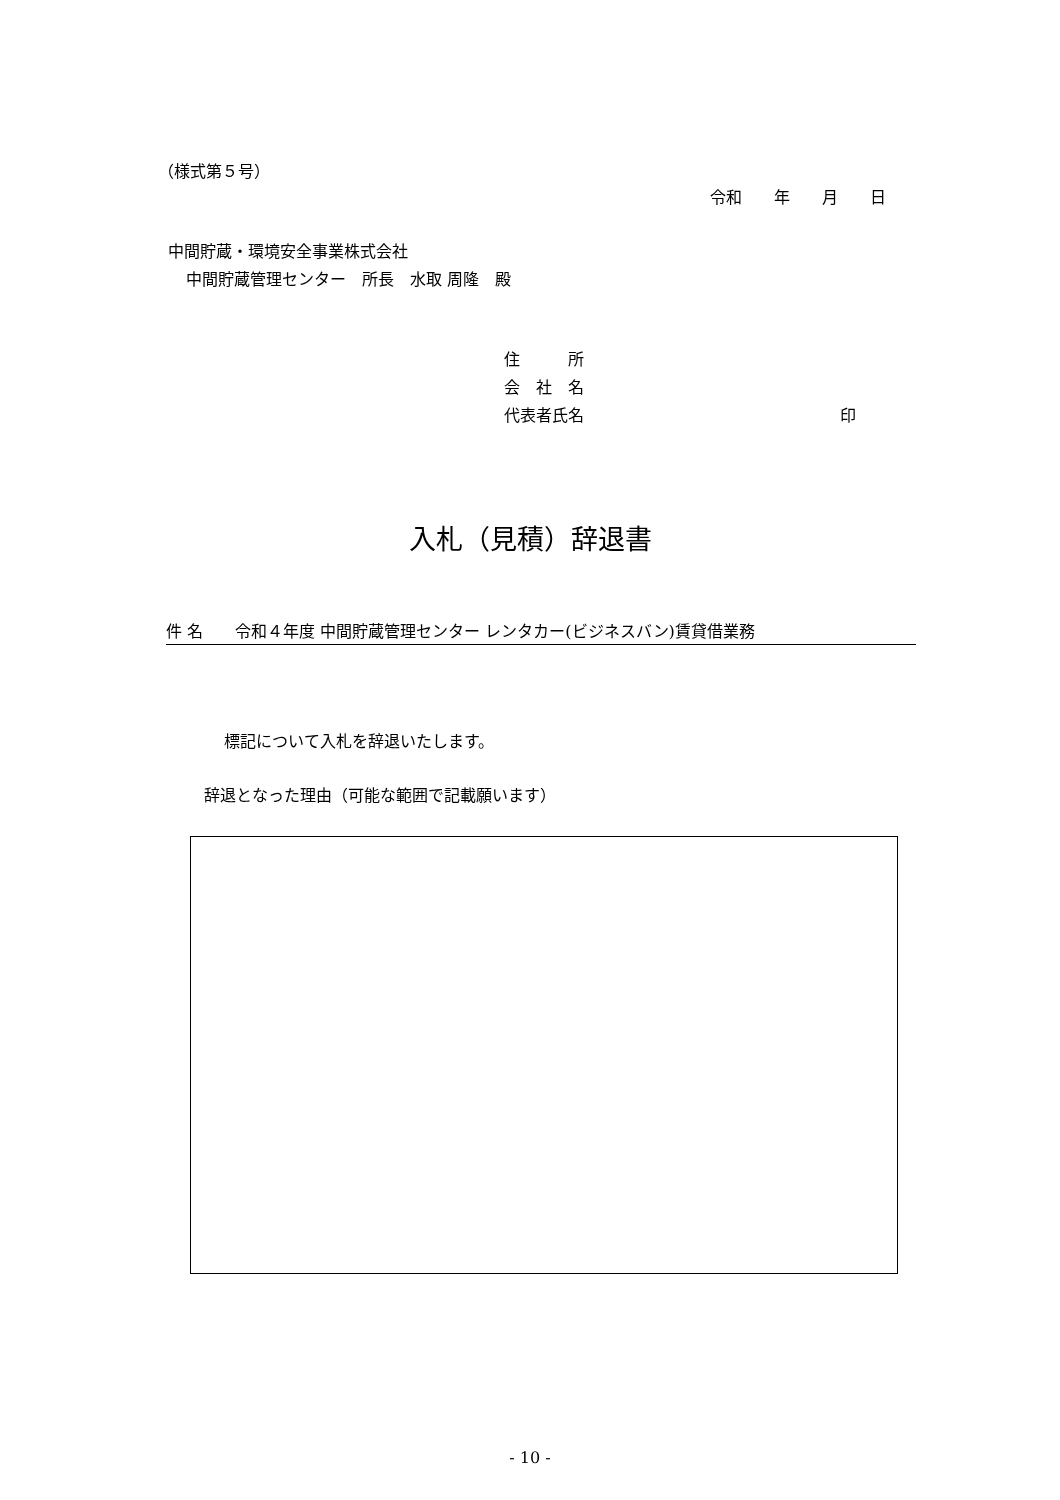（様式第５号）
令和　　年　　月　　日
中間貯蔵・環境安全事業株式会社
中間貯蔵管理センター　所長　水取 周隆　殿
住　　　所
会　社　名
代表者氏名　　　　　　　　　　　　　　　　印
入札（見積）辞退書
件 名　　令和４年度 中間貯蔵管理センター レンタカー(ビジネスバン)賃貸借業務
標記について入札を辞退いたします。
辞退となった理由（可能な範囲で記載願います）
- 10 -